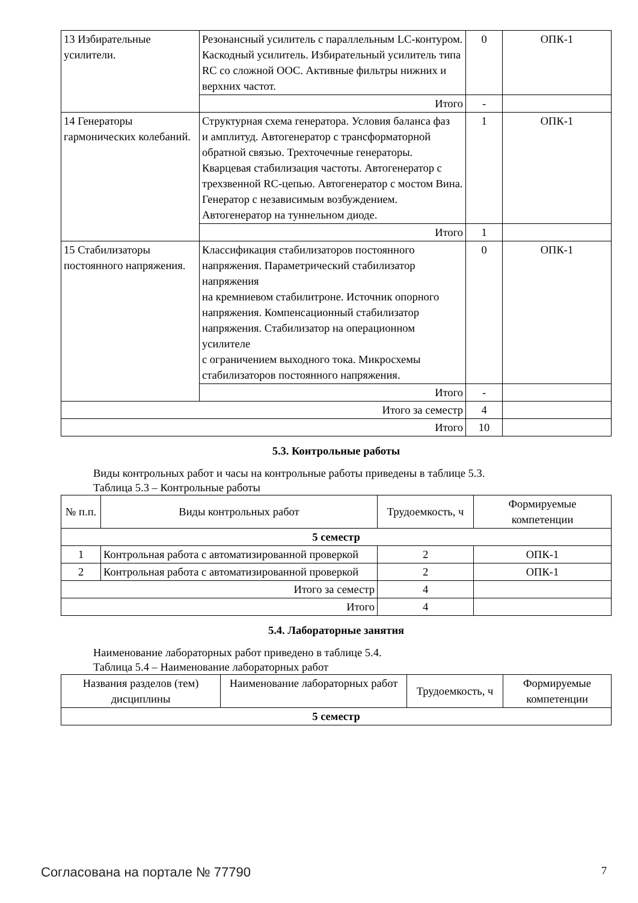| 13 Избирательные усилители. | Резонансный усилитель с параллельным LC-контуром. Каскодный усилитель. Избирательный усилитель типа RC со сложной ООС. Активные фильтры нижних и верхних частот. | 0 | ОПК-1 |
| | Итого | - | |
| 14 Генераторы гармонических колебаний. | Структурная схема генератора. Условия баланса фаз и амплитуд. Автогенератор с трансформаторной обратной связью. Трехточечные генераторы. Кварцевая стабилизация частоты. Автогенератор с трехзвенной RC-цепью. Автогенератор с мостом Вина. Генератор с независимым возбуждением. Автогенератор на туннельном диоде. | 1 | ОПК-1 |
| | Итого | 1 | |
| 15 Стабилизаторы постоянного напряжения. | Классификация стабилизаторов постоянного напряжения. Параметрический стабилизатор напряжения на кремниевом стабилитроне. Источник опорного напряжения. Компенсационный стабилизатор напряжения. Стабилизатор на операционном усилителе с ограничением выходного тока. Микросхемы стабилизаторов постоянного напряжения. | 0 | ОПК-1 |
| | Итого | - | |
| Итого за семестр | | 4 | |
| Итого | | 10 | |
5.3. Контрольные работы
Виды контрольных работ и часы на контрольные работы приведены в таблице 5.3.
Таблица 5.3 – Контрольные работы
| № п.п. | Виды контрольных работ | Трудоемкость, ч | Формируемые компетенции |
| --- | --- | --- | --- |
| 5 семестр | | | |
| 1 | Контрольная работа с автоматизированной проверкой | 2 | ОПК-1 |
| 2 | Контрольная работа с автоматизированной проверкой | 2 | ОПК-1 |
| Итого за семестр | | 4 | |
| Итого | | 4 | |
5.4. Лабораторные занятия
Наименование лабораторных работ приведено в таблице 5.4.
Таблица 5.4 – Наименование лабораторных работ
| Названия разделов (тем) дисциплины | Наименование лабораторных работ | Трудоемкость, ч | Формируемые компетенции |
| --- | --- | --- | --- |
| 5 семестр | | | |
Согласована на портале № 77790 7